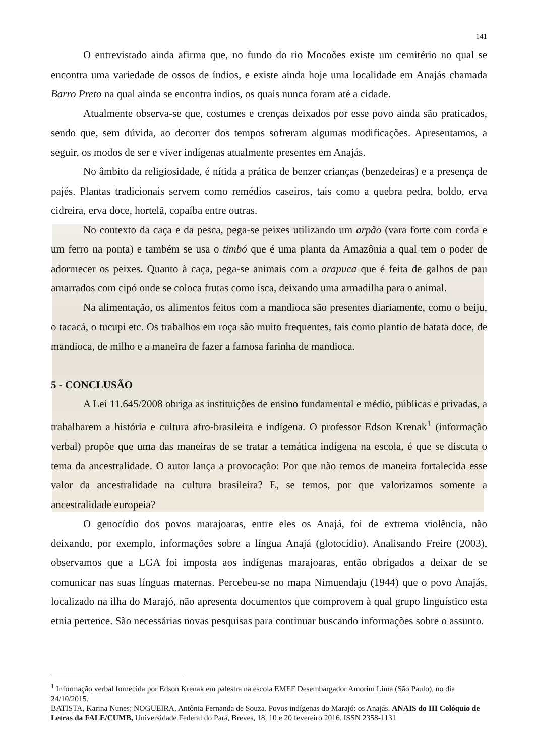141
O entrevistado ainda afirma que, no fundo do rio Mocoões existe um cemitério no qual se encontra uma variedade de ossos de índios, e existe ainda hoje uma localidade em Anajás chamada Barro Preto na qual ainda se encontra índios, os quais nunca foram até a cidade.
Atualmente observa-se que, costumes e crenças deixados por esse povo ainda são praticados, sendo que, sem dúvida, ao decorrer dos tempos sofreram algumas modificações. Apresentamos, a seguir, os modos de ser e viver indígenas atualmente presentes em Anajás.
No âmbito da religiosidade, é nítida a prática de benzer crianças (benzedeiras) e a presença de pajés. Plantas tradicionais servem como remédios caseiros, tais como a quebra pedra, boldo, erva cidreira, erva doce, hortelã, copaíba entre outras.
No contexto da caça e da pesca, pega-se peixes utilizando um arpão (vara forte com corda e um ferro na ponta) e também se usa o timbó que é uma planta da Amazônia a qual tem o poder de adormecer os peixes. Quanto à caça, pega-se animais com a arapuca que é feita de galhos de pau amarrados com cipó onde se coloca frutas como isca, deixando uma armadilha para o animal.
Na alimentação, os alimentos feitos com a mandioca são presentes diariamente, como o beiju, o tacacá, o tucupi etc. Os trabalhos em roça são muito frequentes, tais como plantio de batata doce, de mandioca, de milho e a maneira de fazer a famosa farinha de mandioca.
5 - CONCLUSÃO
A Lei 11.645/2008 obriga as instituições de ensino fundamental e médio, públicas e privadas, a trabalharem a história e cultura afro-brasileira e indígena. O professor Edson Krenak<sup>1</sup> (informação verbal) propõe que uma das maneiras de se tratar a temática indígena na escola, é que se discuta o tema da ancestralidade. O autor lança a provocação: Por que não temos de maneira fortalecida esse valor da ancestralidade na cultura brasileira? E, se temos, por que valorizamos somente a ancestralidade europeia?
O genocídio dos povos marajoaras, entre eles os Anajá, foi de extrema violência, não deixando, por exemplo, informações sobre a língua Anajá (glotocídio). Analisando Freire (2003), observamos que a LGA foi imposta aos indígenas marajoaras, então obrigados a deixar de se comunicar nas suas línguas maternas. Percebeu-se no mapa Nimuendaju (1944) que o povo Anajás, localizado na ilha do Marajó, não apresenta documentos que comprovem à qual grupo linguístico esta etnia pertence. São necessárias novas pesquisas para continuar buscando informações sobre o assunto.
<sup>1</sup> Informação verbal fornecida por Edson Krenak em palestra na escola EMEF Desembargador Amorim Lima (São Paulo), no dia 24/10/2015.
BATISTA, Karina Nunes; NOGUEIRA, Antônia Fernanda de Souza. Povos indígenas do Marajó: os Anajás. ANAIS do III Colóquio de Letras da FALE/CUMB, Universidade Federal do Pará, Breves, 18, 10 e 20 fevereiro 2016. ISSN 2358-1131